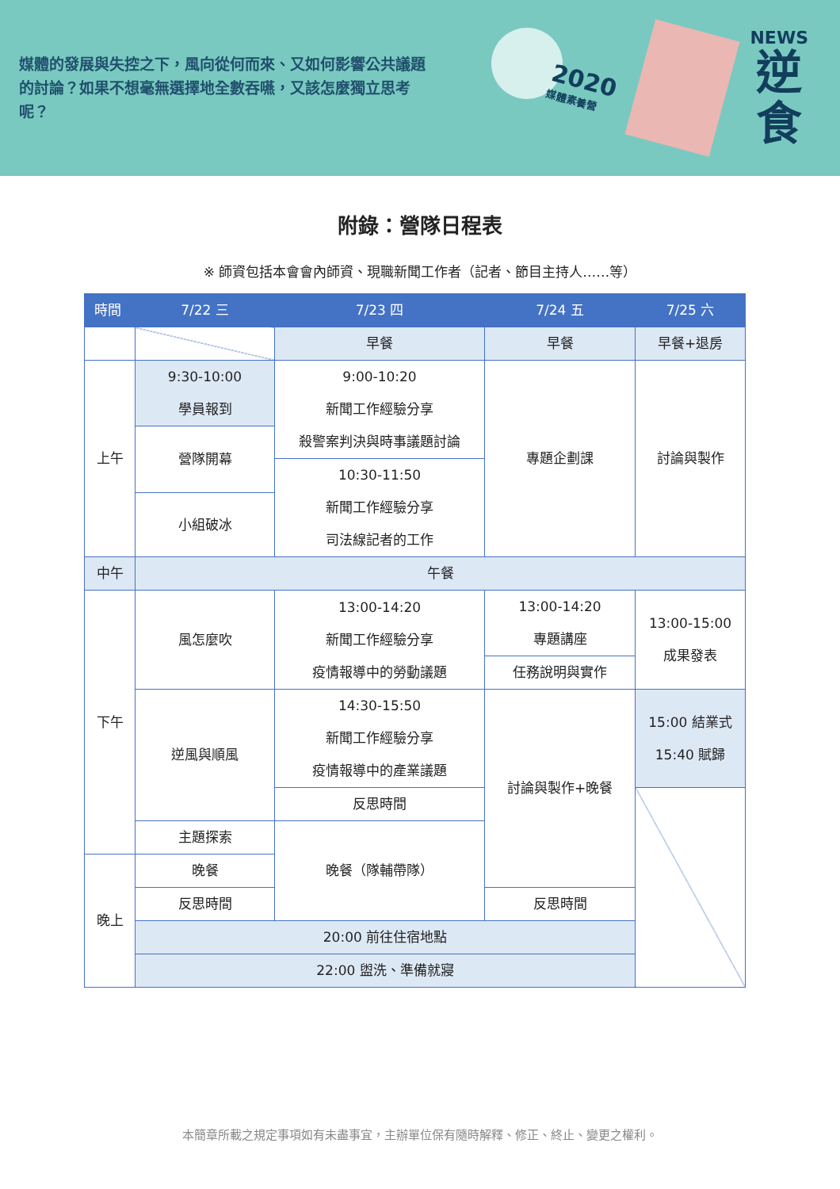媒體的發展與失控之下，風向從何而來、又如何影響公共議題的討論？如果不想毫無選擇地全數吞嚥，又該怎麼獨立思考呢？
2020
媒體素養營
NEWS
逆
食
附錄：營隊日程表
※ 師資包括本會會內師資、現職新聞工作者（記者、節目主持人……等）
| 時間 | 7/22 三 | 7/23 四 | 7/24 五 | 7/25 六 |
| --- | --- | --- | --- | --- |
| | | 早餐 | 早餐 | 早餐+退房 |
| 上午 | 9:30-10:00 學員報到 | 9:00-10:20 新聞工作經驗分享 殺警案判決與時事議題討論 | 專題企劃課 | 討論與製作 |
| | 營隊開幕 | | | |
| | | 10:30-11:50 新聞工作經驗分享 司法線記者的工作 | | |
| | 小組破冰 | | | |
| 中午 | 午餐 | | | |
| 下午 | 風怎麼吹 | 13:00-14:20 新聞工作經驗分享 疫情報導中的勞動議題 | 13:00-14:20 專題講座 | 13:00-15:00 成果發表 |
| | | | 任務說明與實作 | |
| | | 14:30-15:50 新聞工作經驗分享 疫情報導中的產業議題 | 討論與製作+晚餐 | |
| | 逆風與順風 | | | 15:00 結業式 15:40 賦歸 |
| | | 反思時間 | | |
| | 主題探索 | 晚餐（隊輔帶隊） | | |
| 晚上 | 晚餐 | | | |
| | 反思時間 | | 反思時間 | |
| | 20:00 前往住宿地點 | | | |
| | 22:00 盥洗、準備就寢 | | | |
本簡章所載之規定事項如有未盡事宜，主辦單位保有隨時解釋、修正、終止、變更之權利。